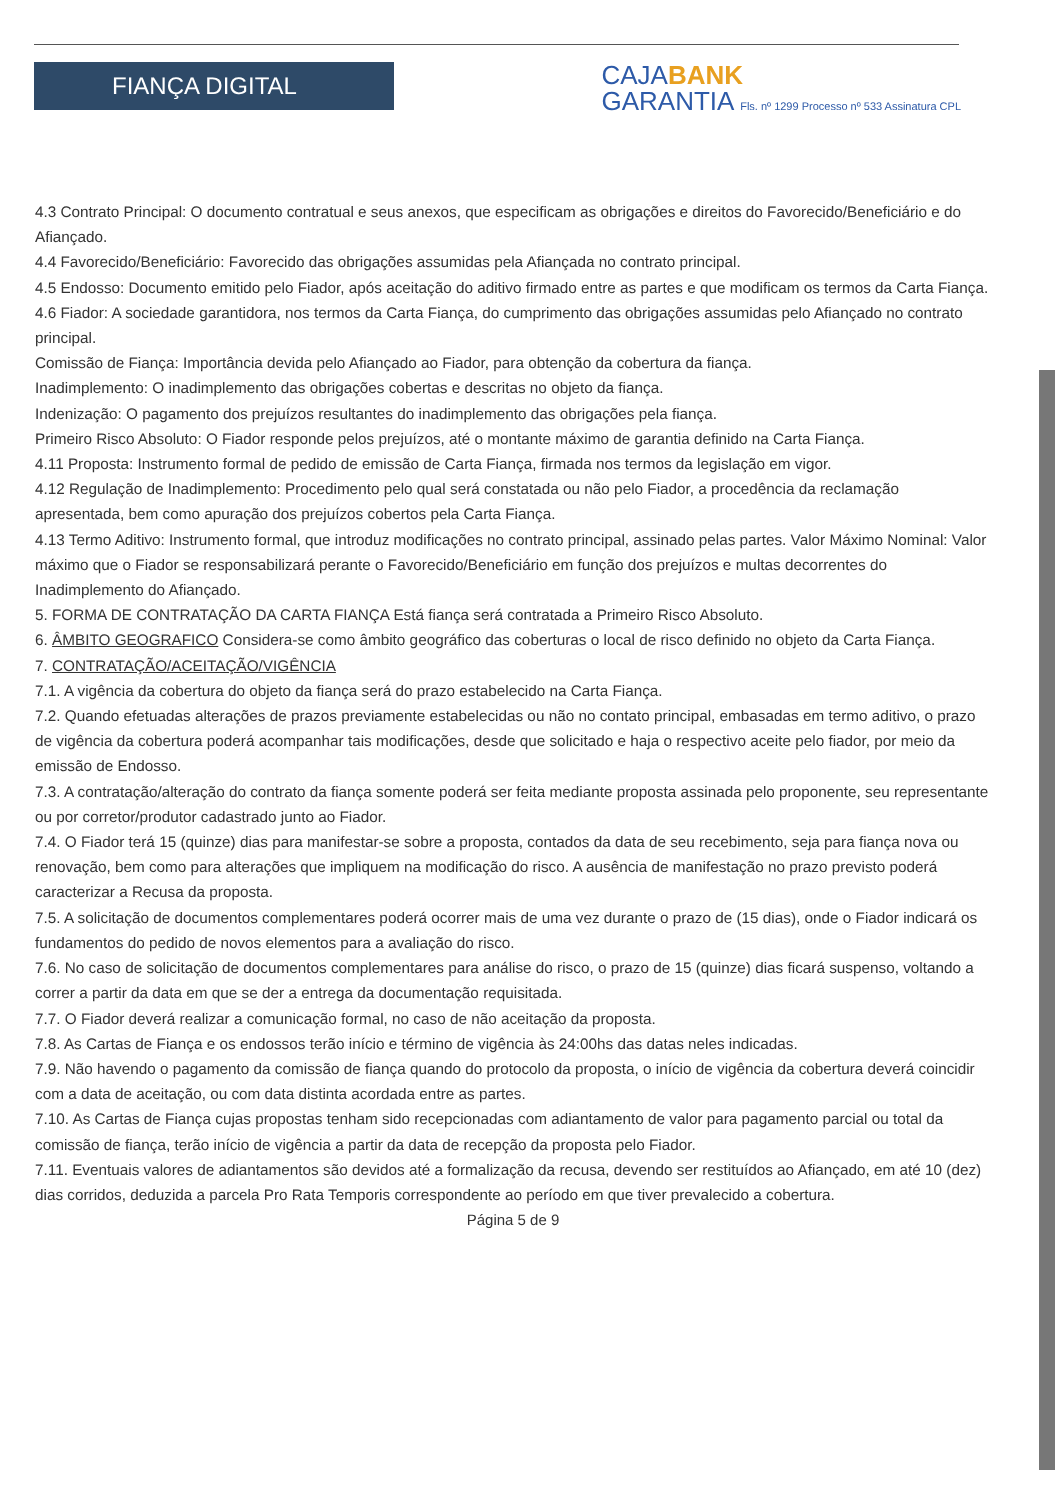FIANÇA DIGITAL
CAJABANK
GARANTIA Fls. nº 1299 Processo nº 533 Assinatura CPL
4.3 Contrato Principal: O documento contratual e seus anexos, que especificam as obrigações e direitos do Favorecido/Beneficiário e do Afiançado.
4.4 Favorecido/Beneficiário: Favorecido das obrigações assumidas pela Afiançada no contrato principal.
4.5 Endosso: Documento emitido pelo Fiador, após aceitação do aditivo firmado entre as partes e que modificam os termos da Carta Fiança.
4.6 Fiador: A sociedade garantidora, nos termos da Carta Fiança, do cumprimento das obrigações assumidas pelo Afiançado no contrato principal.
Comissão de Fiança: Importância devida pelo Afiançado ao Fiador, para obtenção da cobertura da fiança.
Inadimplemento: O inadimplemento das obrigações cobertas e descritas no objeto da fiança.
Indenização: O pagamento dos prejuízos resultantes do inadimplemento das obrigações pela fiança.
Primeiro Risco Absoluto: O Fiador responde pelos prejuízos, até o montante máximo de garantia definido na Carta Fiança.
4.11 Proposta: Instrumento formal de pedido de emissão de Carta Fiança, firmada nos termos da legislação em vigor.
4.12 Regulação de Inadimplemento: Procedimento pelo qual será constatada ou não pelo Fiador, a procedência da reclamação apresentada, bem como apuração dos prejuízos cobertos pela Carta Fiança.
4.13 Termo Aditivo: Instrumento formal, que introduz modificações no contrato principal, assinado pelas partes. Valor Máximo Nominal: Valor máximo que o Fiador se responsabilizará perante o Favorecido/Beneficiário em função dos prejuízos e multas decorrentes do Inadimplemento do Afiançado.
5. FORMA DE CONTRATAÇÃO DA CARTA FIANÇA Está fiança será contratada a Primeiro Risco Absoluto.
6. ÂMBITO GEOGRAFICO Considera-se como âmbito geográfico das coberturas o local de risco definido no objeto da Carta Fiança.
7. CONTRATAÇÃO/ACEITAÇÃO/VIGÊNCIA
7.1. A vigência da cobertura do objeto da fiança será do prazo estabelecido na Carta Fiança.
7.2. Quando efetuadas alterações de prazos previamente estabelecidas ou não no contato principal, embasadas em termo aditivo, o prazo de vigência da cobertura poderá acompanhar tais modificações, desde que solicitado e haja o respectivo aceite pelo fiador, por meio da emissão de Endosso.
7.3. A contratação/alteração do contrato da fiança somente poderá ser feita mediante proposta assinada pelo proponente, seu representante ou por corretor/produtor cadastrado junto ao Fiador.
7.4. O Fiador terá 15 (quinze) dias para manifestar-se sobre a proposta, contados da data de seu recebimento, seja para fiança nova ou renovação, bem como para alterações que impliquem na modificação do risco. A ausência de manifestação no prazo previsto poderá caracterizar a Recusa da proposta.
7.5. A solicitação de documentos complementares poderá ocorrer mais de uma vez durante o prazo de (15 dias), onde o Fiador indicará os fundamentos do pedido de novos elementos para a avaliação do risco.
7.6. No caso de solicitação de documentos complementares para análise do risco, o prazo de 15 (quinze) dias ficará suspenso, voltando a correr a partir da data em que se der a entrega da documentação requisitada.
7.7. O Fiador deverá realizar a comunicação formal, no caso de não aceitação da proposta.
7.8. As Cartas de Fiança e os endossos terão início e término de vigência às 24:00hs das datas neles indicadas.
7.9. Não havendo o pagamento da comissão de fiança quando do protocolo da proposta, o início de vigência da cobertura deverá coincidir com a data de aceitação, ou com data distinta acordada entre as partes.
7.10. As Cartas de Fiança cujas propostas tenham sido recepcionadas com adiantamento de valor para pagamento parcial ou total da comissão de fiança, terão início de vigência a partir da data de recepção da proposta pelo Fiador.
7.11. Eventuais valores de adiantamentos são devidos até a formalização da recusa, devendo ser restituídos ao Afiançado, em até 10 (dez) dias corridos, deduzida a parcela Pro Rata Temporis correspondente ao período em que tiver prevalecido a cobertura.
Página 5 de 9